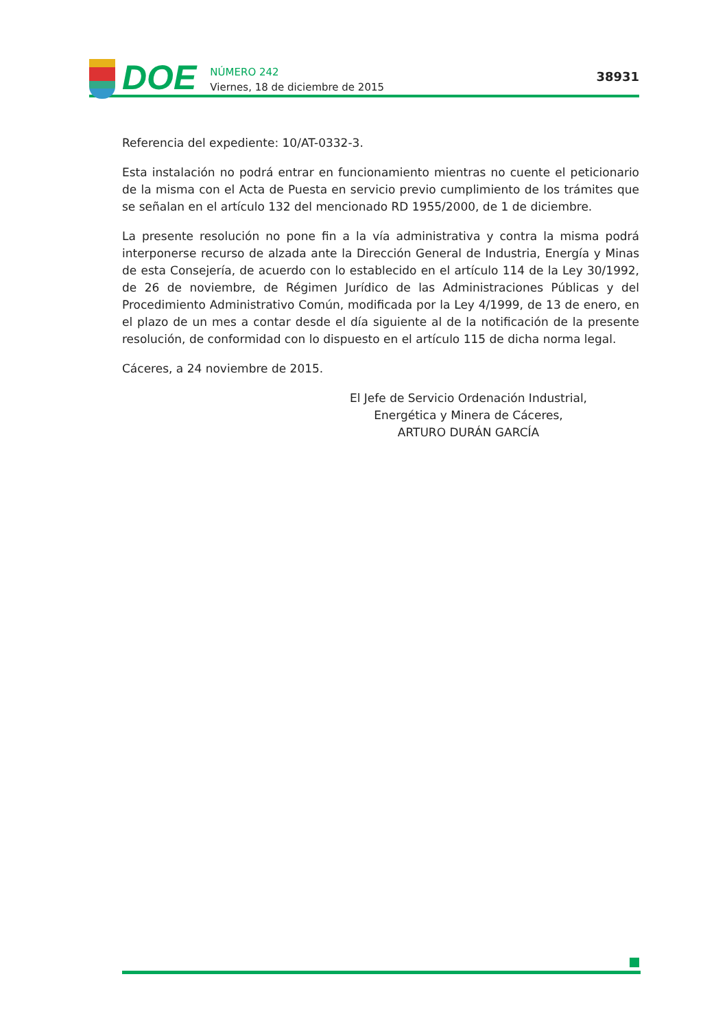DOE
NÚMERO 242
Viernes, 18 de diciembre de 2015
38931
Referencia del expediente: 10/AT-0332-3.
Esta instalación no podrá entrar en funcionamiento mientras no cuente el peticionario de la misma con el Acta de Puesta en servicio previo cumplimiento de los trámites que se señalan en el artículo 132 del mencionado RD 1955/2000, de 1 de diciembre.
La presente resolución no pone fin a la vía administrativa y contra la misma podrá interponerse recurso de alzada ante la Dirección General de Industria, Energía y Minas de esta Consejería, de acuerdo con lo establecido en el artículo 114 de la Ley 30/1992, de 26 de noviembre, de Régimen Jurídico de las Administraciones Públicas y del Procedimiento Administrativo Común, modificada por la Ley 4/1999, de 13 de enero, en el plazo de un mes a contar desde el día siguiente al de la notificación de la presente resolución, de conformidad con lo dispuesto en el artículo 115 de dicha norma legal.
Cáceres, a 24 noviembre de 2015.
El Jefe de Servicio Ordenación Industrial,
Energética y Minera de Cáceres,
ARTURO DURÁN GARCÍA